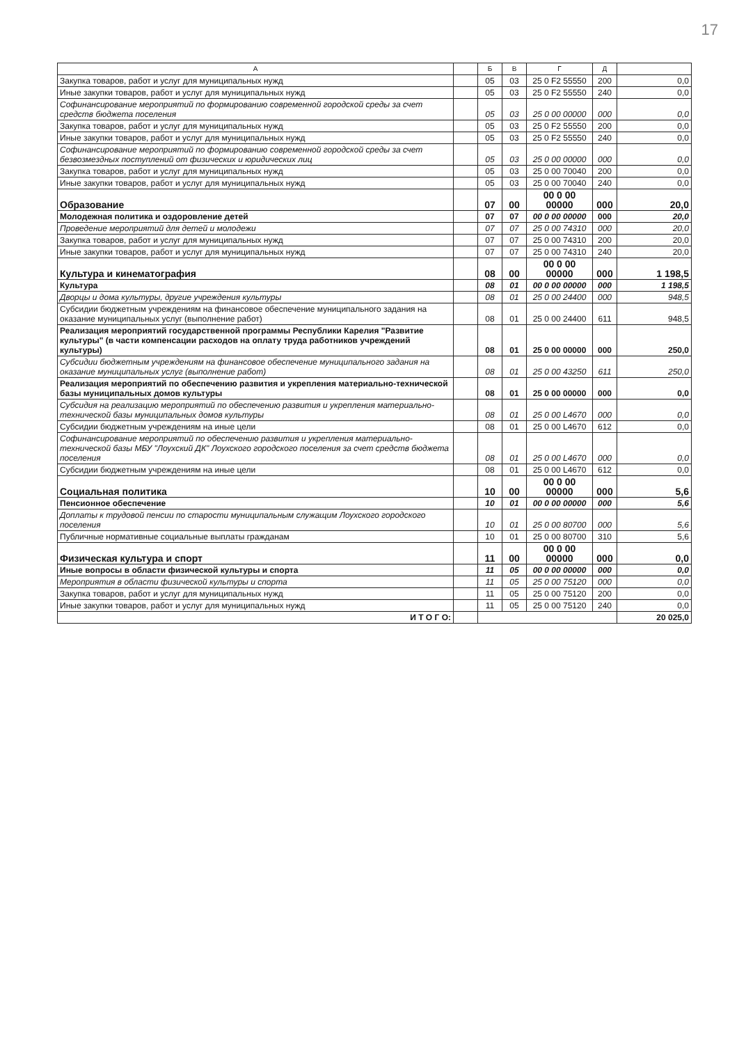17
| А | | Б | В | Г | Д | |
| --- | --- | --- | --- | --- | --- | --- |
| Закупка товаров, работ и услуг для муниципальных нужд | | 05 | 03 | 25 0 F2 55550 | 200 | 0,0 |
| Иные закупки товаров, работ и услуг для муниципальных нужд | | 05 | 03 | 25 0 F2 55550 | 240 | 0,0 |
| Софинансирование мероприятий по формированию современной городской среды за счет средств бюджета поселения | | 05 | 03 | 25 0 00 00000 | 000 | 0,0 |
| Закупка товаров, работ и услуг для муниципальных нужд | | 05 | 03 | 25 0 F2 55550 | 200 | 0,0 |
| Иные закупки товаров, работ и услуг для муниципальных нужд | | 05 | 03 | 25 0 F2 55550 | 240 | 0,0 |
| Софинансирование мероприятий по формированию современной городской среды за счет безвозмездных поступлений от физических и юридических лиц | | 05 | 03 | 25 0 00 00000 | 000 | 0,0 |
| Закупка товаров, работ и услуг для муниципальных нужд | | 05 | 03 | 25 0 00 70040 | 200 | 0,0 |
| Иные закупки товаров, работ и услуг для муниципальных нужд | | 05 | 03 | 25 0 00 70040 | 240 | 0,0 |
| Образование | | 07 | 00 | 00 0 00 00000 | 000 | 20,0 |
| Молодежная политика и оздоровление детей | | 07 | 07 | 00 0 00 00000 | 000 | 20,0 |
| Проведение мероприятий для детей и молодежи | | 07 | 07 | 25 0 00 74310 | 000 | 20,0 |
| Закупка товаров, работ и услуг для муниципальных нужд | | 07 | 07 | 25 0 00 74310 | 200 | 20,0 |
| Иные закупки товаров, работ и услуг для муниципальных нужд | | 07 | 07 | 25 0 00 74310 | 240 | 20,0 |
| Культура и кинематография | | 08 | 00 | 00 0 00 00000 | 000 | 1 198,5 |
| Культура | | 08 | 01 | 00 0 00 00000 | 000 | 1 198,5 |
| Дворцы и дома культуры, другие учреждения культуры | | 08 | 01 | 25 0 00 24400 | 000 | 948,5 |
| Субсидии бюджетным учреждениям на финансовое обеспечение муниципального задания на оказание муниципальных услуг (выполнение работ) | | 08 | 01 | 25 0 00 24400 | 611 | 948,5 |
| Реализация мероприятий государственной программы Республики Карелия "Развитие культуры" (в части компенсации расходов на оплату труда работников учреждений культуры) | | 08 | 01 | 25 0 00 00000 | 000 | 250,0 |
| Субсидии бюджетным учреждениям на финансовое обеспечение муниципального задания на оказание муниципальных услуг (выполнение работ) | | 08 | 01 | 25 0 00 43250 | 611 | 250,0 |
| Реализация мероприятий по обеспечению развития и укрепления материально-технической базы муниципальных домов культуры | | 08 | 01 | 25 0 00 00000 | 000 | 0,0 |
| Субсидия на реализацию мероприятий по обеспечению развития и укрепления материально-технической базы муниципальных домов культуры | | 08 | 01 | 25 0 00 L4670 | 000 | 0,0 |
| Субсидии бюджетным учреждениям на иные цели | | 08 | 01 | 25 0 00 L4670 | 612 | 0,0 |
| Софинансирование мероприятий по обеспечению развития и укрепления материально-технической базы МБУ "Лоухский ДК" Лоухского городского поселения за счет средств бюджета поселения | | 08 | 01 | 25 0 00 L4670 | 000 | 0,0 |
| Субсидии бюджетным учреждениям на иные цели | | 08 | 01 | 25 0 00 L4670 | 612 | 0,0 |
| Социальная политика | | 10 | 00 | 00 0 00 00000 | 000 | 5,6 |
| Пенсионное обеспечение | | 10 | 01 | 00 0 00 00000 | 000 | 5,6 |
| Доплаты к трудовой пенсии по старости муниципальным служащим Лоухского городского поселения | | 10 | 01 | 25 0 00 80700 | 000 | 5,6 |
| Публичные нормативные социальные выплаты гражданам | | 10 | 01 | 25 0 00 80700 | 310 | 5,6 |
| Физическая культура и спорт | | 11 | 00 | 00 0 00 00000 | 000 | 0,0 |
| Иные вопросы в области физической культуры и спорта | | 11 | 05 | 00 0 00 00000 | 000 | 0,0 |
| Мероприятия в области физической культуры и спорта | | 11 | 05 | 25 0 00 75120 | 000 | 0,0 |
| Закупка товаров, работ и услуг для муниципальных нужд | | 11 | 05 | 25 0 00 75120 | 200 | 0,0 |
| Иные закупки товаров, работ и услуг для муниципальных нужд | | 11 | 05 | 25 0 00 75120 | 240 | 0,0 |
| И Т О Г О: | | | | | | 20 025,0 |